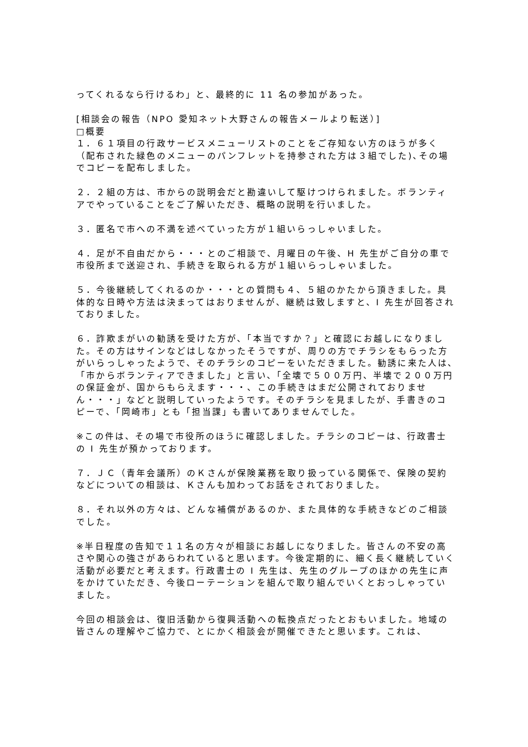ってくれるなら行けるわ」と、最終的に 11 名の参加があった。
[相談会の報告（NPO 愛知ネット大野さんの報告メールより転送）]
□概要
１．６１項目の行政サービスメニューリストのことをご存知ない方のほうが多く（配布された緑色のメニューのパンフレットを持参された方は３組でした)､その場でコピーを配布しました。
２．２組の方は、市からの説明会だと勘違いして駆けつけられました。ボランティアでやっていることをご了解いただき、概略の説明を行いました。
３．匿名で市への不満を述べていった方が１組いらっしゃいました。
４．足が不自由だから・・・とのご相談で、月曜日の午後、H 先生がご自分の車で市役所まで送迎され、手続きを取られる方が１組いらっしゃいました。
５．今後継続してくれるのか・・・との質問も４、５組のかたから頂きました。具体的な日時や方法は決まってはおりませんが、継続は致しますと、I 先生が回答されておりました。
６．詐欺まがいの勧誘を受けた方が､「本当ですか？」と確認にお越しになりました。その方はサインなどはしなかったそうですが、周りの方でチラシをもらった方がいらっしゃったようで、そのチラシのコピーをいただきました。勧誘に来た人は､「市からボランティアできました」と言い､「全壊で５００万円、半壊で２００万円の保証金が、国からもらえます・・・、この手続きはまだ公開されておりません・・・」などと説明していったようです。そのチラシを見ましたが、手書きのコピーで､「岡崎市」とも「担当課」も書いてありませんでした。
※この件は、その場で市役所のほうに確認しました。チラシのコピーは、行政書士の I 先生が預かっております。
７．ＪＣ（青年会議所）のＫさんが保険業務を取り扱っている関係で、保険の契約などについての相談は、Ｋさんも加わってお話をされておりました。
８．それ以外の方々は、どんな補償があるのか、また具体的な手続きなどのご相談でした。
※半日程度の告知で１１名の方々が相談にお越しになりました。皆さんの不安の高さや関心の強さがあらわれていると思います。今後定期的に、細く長く継続していく活動が必要だと考えます。行政書士の I 先生は、先生のグループのほかの先生に声をかけていただき、今後ローテーションを組んで取り組んでいくとおっしゃっていました。
今回の相談会は、復旧活動から復興活動への転換点だったとおもいました。地域の皆さんの理解やご協力で、とにかく相談会が開催できたと思います。これは、